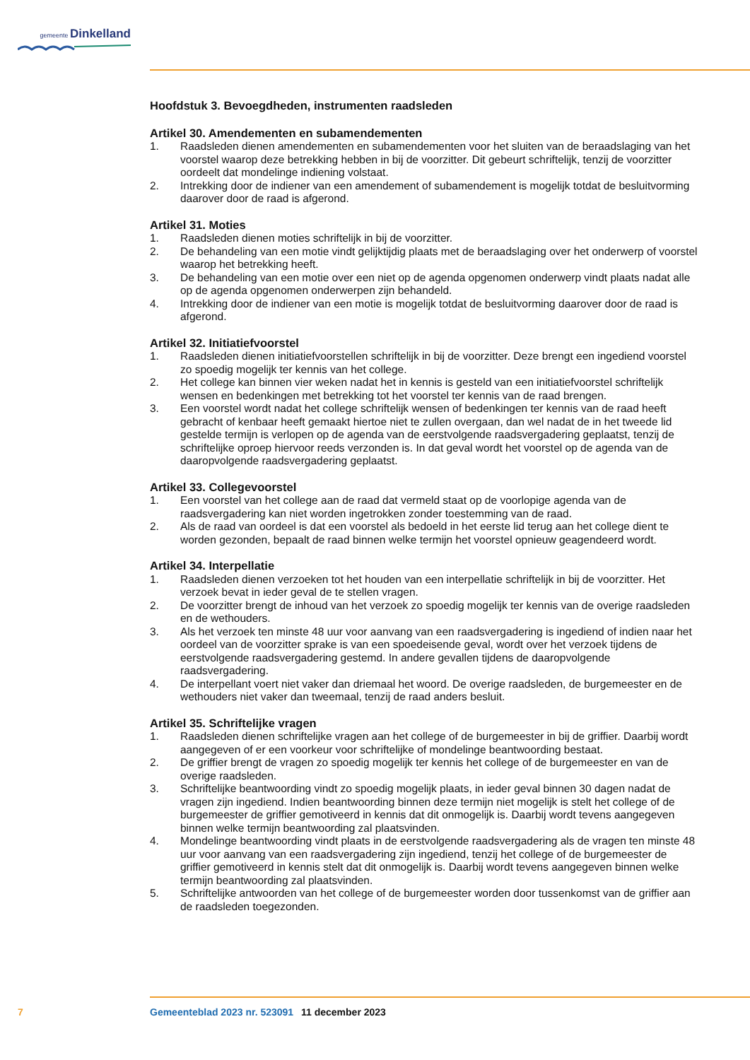gemeente Dinkelland
Hoofdstuk 3. Bevoegdheden, instrumenten raadsleden
Artikel 30. Amendementen en subamendementen
1. Raadsleden dienen amendementen en subamendementen voor het sluiten van de beraadslaging van het voorstel waarop deze betrekking hebben in bij de voorzitter. Dit gebeurt schriftelijk, tenzij de voorzitter oordeelt dat mondelinge indiening volstaat.
2. Intrekking door de indiener van een amendement of subamendement is mogelijk totdat de besluit­vorming daarover door de raad is afgerond.
Artikel 31. Moties
1. Raadsleden dienen moties schriftelijk in bij de voorzitter.
2. De behandeling van een motie vindt gelijktijdig plaats met de beraadslaging over het onderwerp of voorstel waarop het betrekking heeft.
3. De behandeling van een motie over een niet op de agenda opgenomen onderwerp vindt plaats nadat alle op de agenda opgenomen onderwerpen zijn behandeld.
4. Intrekking door de indiener van een motie is mogelijk totdat de besluitvorming daarover door de raad is afgerond.
Artikel 32. Initiatiefvoorstel
1. Raadsleden dienen initiatiefvoorstellen schriftelijk in bij de voorzitter. Deze brengt een ingediend voorstel zo spoedig mogelijk ter kennis van het college.
2. Het college kan binnen vier weken nadat het in kennis is gesteld van een initiatiefvoorstel schrif­telijk wensen en bedenkingen met betrekking tot het voorstel ter kennis van de raad brengen.
3. Een voorstel wordt nadat het college schriftelijk wensen of bedenkingen ter kennis van de raad heeft gebracht of kenbaar heeft gemaakt hiertoe niet te zullen overgaan, dan wel nadat de in het tweede lid gestelde termijn is verlopen op de agenda van de eerstvolgende raadsvergadering geplaatst, tenzij de schriftelijke oproep hiervoor reeds verzonden is. In dat geval wordt het voorstel op de agenda van de daaropvolgende raadsvergadering geplaatst.
Artikel 33. Collegevoorstel
1. Een voorstel van het college aan de raad dat vermeld staat op de voorlopige agenda van de raadsvergadering kan niet worden ingetrokken zonder toestemming van de raad.
2. Als de raad van oordeel is dat een voorstel als bedoeld in het eerste lid terug aan het college dient te worden gezonden, bepaalt de raad binnen welke termijn het voorstel opnieuw geagendeerd wordt.
Artikel 34. Interpellatie
1. Raadsleden dienen verzoeken tot het houden van een interpellatie schriftelijk in bij de voorzitter. Het verzoek bevat in ieder geval de te stellen vragen.
2. De voorzitter brengt de inhoud van het verzoek zo spoedig mogelijk ter kennis van de overige raadsleden en de wethouders.
3. Als het verzoek ten minste 48 uur voor aanvang van een raadsvergadering is ingediend of indien naar het oordeel van de voorzitter sprake is van een spoedeisende geval, wordt over het verzoek tijdens de eerstvolgende raadsvergadering gestemd. In andere gevallen tijdens de daaropvolgende raadsvergadering.
4. De interpellant voert niet vaker dan driemaal het woord. De overige raadsleden, de burgemeester en de wethouders niet vaker dan tweemaal, tenzij de raad anders besluit.
Artikel 35. Schriftelijke vragen
1. Raadsleden dienen schriftelijke vragen aan het college of de burgemeester in bij de griffier. Daarbij wordt aangegeven of er een voorkeur voor schriftelijke of mondelinge beantwoording bestaat.
2. De griffier brengt de vragen zo spoedig mogelijk ter kennis het college of de burgemeester en van de overige raadsleden.
3. Schriftelijke beantwoording vindt zo spoedig mogelijk plaats, in ieder geval binnen 30 dagen nadat de vragen zijn ingediend. Indien beantwoording binnen deze termijn niet mogelijk is stelt het college of de burgemeester de griffier gemotiveerd in kennis dat dit onmogelijk is. Daarbij wordt tevens aangegeven binnen welke termijn beantwoording zal plaatsvinden.
4. Mondelinge beantwoording vindt plaats in de eerstvolgende raadsvergadering als de vragen ten minste 48 uur voor aanvang van een raadsvergadering zijn ingediend, tenzij het college of de burgemeester de griffier gemotiveerd in kennis stelt dat dit onmogelijk is. Daarbij wordt tevens aangegeven binnen welke termijn beantwoording zal plaatsvinden.
5. Schriftelijke antwoorden van het college of de burgemeester worden door tussenkomst van de griffier aan de raadsleden toegezonden.
7 Gemeenteblad 2023 nr. 523091 11 december 2023